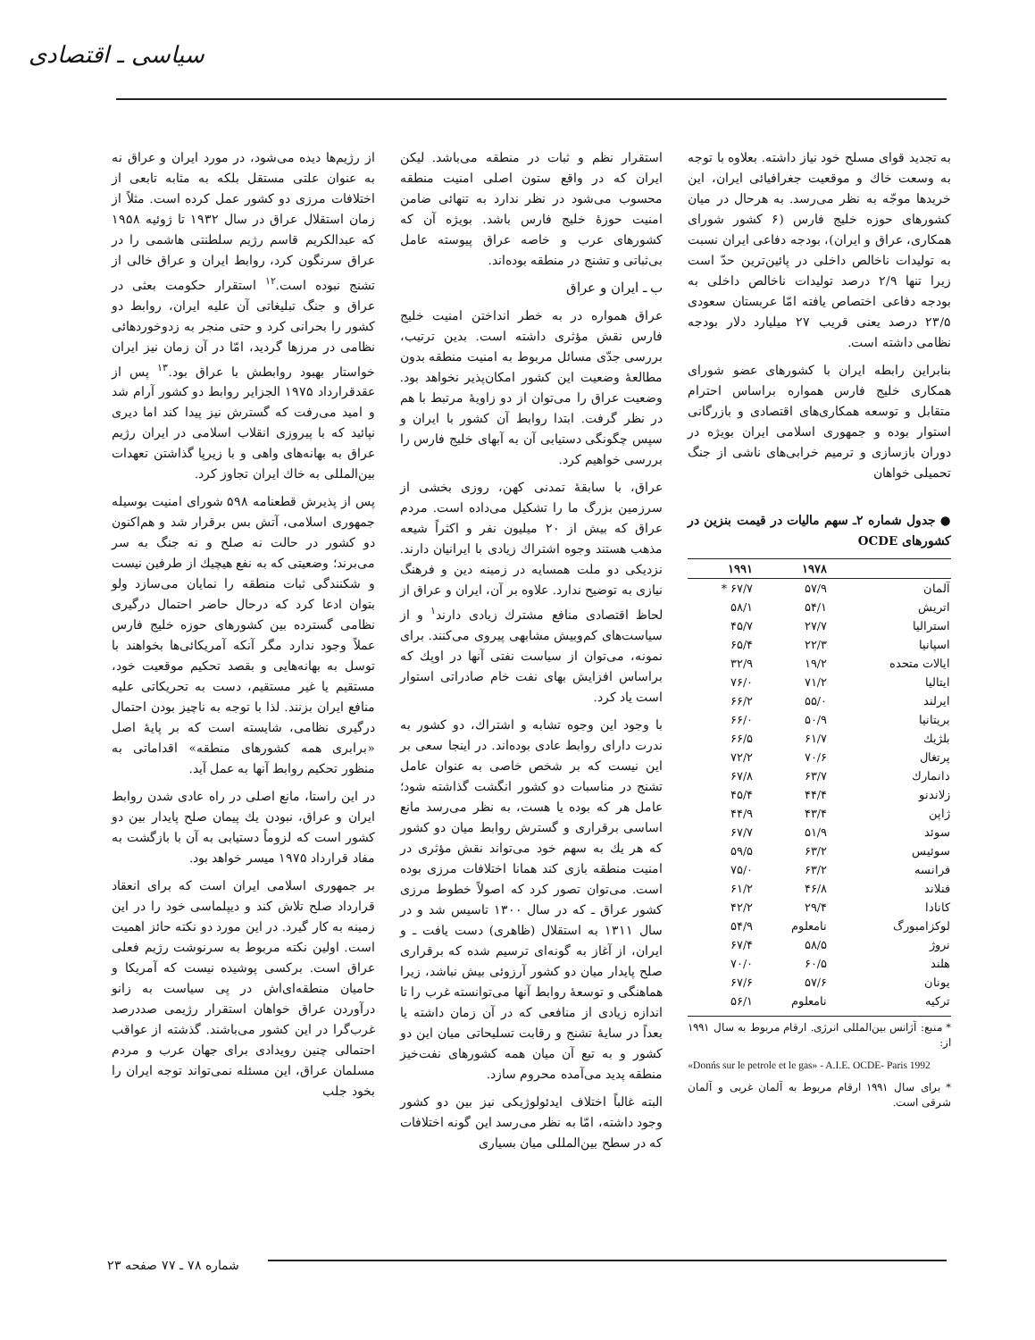سیاسی ـ اقتصادی
به تجدید قوای مسلح خود نیاز داشته. بعلاوه با توجه به وسعت خاك و موقعیت جغرافیائی ایران، این خریدها موجّه به نظر می‌رسد. به هرحال در میان کشورهای حوزه خلیج فارس (۶ کشور شورای همکاری، عراق و ایران)، بودجه دفاعی ایران نسبت به تولیدات ناخالص داخلی در پائین‌ترین حدّ است زیرا تنها ۲/۹ درصد تولیدات ناخالص داخلی به بودجه دفاعی اختصاص یافته امّا عربستان سعودی ۲۳/۵ درصد یعنی قریب ۲۷ میلیارد دلار بودجه نظامی داشته است.
بنابراین رابطه ایران با کشورهای عضو شورای همکاری خلیج فارس همواره براساس احترام متقابل و توسعه همکاری‌های اقتصادی و بازرگانی استوار بوده و جمهوری اسلامی ایران بویژه در دوران بازسازی و ترمیم خرابی‌های ناشی از جنگ تحمیلی خواهان
● جدول شماره ۲ـ سهم مالیات در قیمت بنزین در کشورهای OCDE
| | ۱۹۷۸ | ۱۹۹۱ |
| --- | --- | --- |
| آلمان | ۵۷/۹ | ۶۷/۷ * |
| اتریش | ۵۴/۱ | ۵۸/۱ |
| استرالیا | ۲۷/۷ | ۴۵/۷ |
| اسپانیا | ۲۲/۳ | ۶۵/۴ |
| ایالات متحده | ۱۹/۲ | ۳۲/۹ |
| ایتالیا | ۷۱/۲ | ۷۶/۰ |
| ایرلند | ۵۵/۰ | ۶۶/۲ |
| بریتانیا | ۵۰/۹ | ۶۶/۰ |
| بلژیك | ۶۱/۷ | ۶۶/۵ |
| پرتغال | ۷۰/۶ | ۷۲/۲ |
| دانمارك | ۶۳/۷ | ۶۷/۸ |
| زلاندنو | ۴۴/۴ | ۴۵/۴ |
| ژاپن | ۴۳/۴ | ۴۴/۹ |
| سوئد | ۵۱/۹ | ۶۷/۷ |
| سوئیس | ۶۳/۲ | ۵۹/۵ |
| فرانسه | ۶۳/۲ | ۷۵/۰ |
| فنلاند | ۴۶/۸ | ۶۱/۲ |
| کانادا | ۲۹/۴ | ۴۲/۲ |
| لوکزامبورگ | نامعلوم | ۵۴/۹ |
| نروژ | ۵۸/۵ | ۶۷/۴ |
| هلند | ۶۰/۵ | ۷۰/۰ |
| یونان | ۵۷/۶ | ۶۷/۶ |
| ترکیه | نامعلوم | ۵۶/۱ |
* منبع: آژانس بین‌المللی انرژی. ارقام مربوط به سال ۱۹۹۱ از:
«Donńs sur le petrole et le gas» - A.I.E. OCDE- Paris 1992
* برای سال ۱۹۹۱ ارقام مربوط به آلمان غربی و آلمان شرقی است.
استقرار نظم و ثبات در منطقه می‌باشد. لیکن ایران که در واقع ستون اصلی امنیت منطقه محسوب می‌شود در نظر ندارد به تنهائی ضامن امنیت حوزهٔ خلیج فارس باشد. بویژه آن که کشورهای عرب و خاصه عراق پیوسته عامل بی‌ثباتی و تشنج در منطقه بوده‌اند.
ب ـ ایران و عراق
عراق همواره در به خطر انداختن امنیت خلیج فارس نقش مؤثری داشته است. بدین ترتیب، بررسی جدّی مسائل مربوط به امنیت منطقه بدون مطالعهٔ وضعیت این کشور امکان‌پذیر نخواهد بود. وضعیت عراق را می‌توان از دو زاویهٔ مرتبط با هم در نظر گرفت. ابتدا روابط آن کشور با ایران و سپس چگونگی دستیابی آن به آبهای خلیج فارس را بررسی خواهیم کرد.
عراق، با سابقهٔ تمدنی کهن، روزی بخشی از سرزمین بزرگ ما را تشکیل می‌داده است. مردم عراق که بیش از ۲۰ میلیون نفر و اکثراً شیعه مذهب هستند وجوه اشتراك زیادی با ایرانیان دارند. نزدیکی دو ملت همسایه در زمینه دین و فرهنگ نیازی به توضیح ندارد. علاوه بر آن، ایران و عراق از لحاظ اقتصادی منافع مشترك زیادی دارند<sup>۱</sup> و از سیاست‌های کم‌وبیش مشابهی پیروی می‌کنند. برای نمونه، می‌توان از سیاست نفتی آنها در اوپك که براساس افزایش بهای نفت خام صادراتی استوار است یاد کرد.
با وجود این وجوه تشابه و اشتراك، دو کشور به ندرت دارای روابط عادی بوده‌اند. در اینجا سعی بر این نیست که بر شخص خاصی به عنوان عامل تشنج در مناسبات دو کشور انگشت گذاشته شود؛ عامل هر که بوده یا هست، به نظر می‌رسد مانع اساسی برقراری و گسترش روابط میان دو کشور که هر یك به سهم خود می‌تواند نقش مؤثری در امنیت منطقه بازی کند همانا اختلافات مرزی بوده است. می‌توان تصور کرد که اصولاً خطوط مرزی کشور عراق ـ که در سال ۱۳۰۰ تاسیس شد و در سال ۱۳۱۱ به استقلال (ظاهری) دست یافت ـ و ایران، از آغاز به گونه‌ای ترسیم شده که برقراری صلح پایدار میان دو کشور آرزوئی بیش نباشد، زیرا هماهنگی و توسعهٔ روابط آنها می‌توانسته غرب را تا اندازه زیادی از منافعی که در آن زمان داشته یا بعداً در سایهٔ تشنج و رقابت تسلیحاتی میان این دو کشور و به تبع آن میان همه کشورهای نفت‌خیز منطقه پدید می‌آمده محروم سازد.
البته غالباً اختلاف ایدئولوژیکی نیز بین دو کشور وجود داشته، امّا به نظر می‌رسد این گونه اختلافات که در سطح بین‌المللی میان بسیاری
از رژیم‌ها دیده می‌شود، در مورد ایران و عراق نه به عنوان علتی مستقل بلکه به مثابه تابعی از اختلافات مرزی دو کشور عمل کرده است. مثلاً از زمان استقلال عراق در سال ۱۹۳۲ تا ژوئیه ۱۹۵۸ که عبدالکریم قاسم رژیم سلطنتی هاشمی را در عراق سرنگون کرد، روابط ایران و عراق خالی از تشنج نبوده است.<sup>۱۲</sup> استقرار حکومت بعثی در عراق و جنگ تبلیغاتی آن علیه ایران، روابط دو کشور را بحرانی کرد و حتی منجر به زدوخوردهائی نظامی در مرزها گردید، امّا در آن زمان نیز ایران خواستار بهبود روابطش با عراق بود.<sup>۱۳</sup> پس از عقدقرارداد ۱۹۷۵ الجزایر روابط دو کشور آرام شد و امید می‌رفت که گسترش نیز پیدا کند اما دیری نپائید که با پیروزی انقلاب اسلامی در ایران رژیم عراق به بهانه‌های واهی و با زیرپا گذاشتن تعهدات بین‌المللی به خاك ایران تجاوز کرد.
پس از پذیرش قطعنامه ۵۹۸ شورای امنیت بوسیله جمهوری اسلامی، آتش بس برقرار شد و هم‌اکنون دو کشور در حالت نه صلح و نه جنگ به سر می‌برند؛ وضعیتی که به نفع هیچیك از طرفین نیست و شکنندگی ثبات منطقه را نمایان می‌سازد ولو بتوان ادعا کرد که درحال حاضر احتمال درگیری نظامی گسترده بین کشورهای حوزه خلیج فارس عملاً وجود ندارد مگر آنکه آمریکائی‌ها بخواهند با توسل به بهانه‌هایی و بقصد تحکیم موقعیت خود، مستقیم یا غیر مستقیم، دست به تحریکاتی علیه منافع ایران بزنند. لذا با توجه به ناچیز بودن احتمال درگیری نظامی، شایسته است که بر پایهٔ اصل «برابری همه کشورهای منطقه» اقداماتی به منظور تحکیم روابط آنها به عمل آید.
در این راستا، مانع اصلی در راه عادی شدن روابط ایران و عراق، نبودن یك پیمان صلح پایدار بین دو کشور است که لزوماً دستیابی به آن با بازگشت به مفاد قرارداد ۱۹۷۵ میسر خواهد بود.
بر جمهوری اسلامی ایران است که برای انعقاد قرارداد صلح تلاش کند و دیپلماسی خود را در این زمینه به کار گیرد. در این مورد دو نکته حائز اهمیت است. اولین نکته مربوط به سرنوشت رژیم فعلی عراق است. برکسی پوشیده نیست که آمریکا و حامیان منطقه‌ای‌اش در پی سیاست به زانو درآوردن عراق خواهان استقرار رژیمی صددرصد غرب‌گرا در این کشور می‌باشند. گذشته از عواقب احتمالی چنین رویدادی برای جهان عرب و مردم مسلمان عراق، این مسئله نمی‌تواند توجه ایران را بخود جلب
شماره ۷۸ ـ ۷۷ صفحه ۲۳